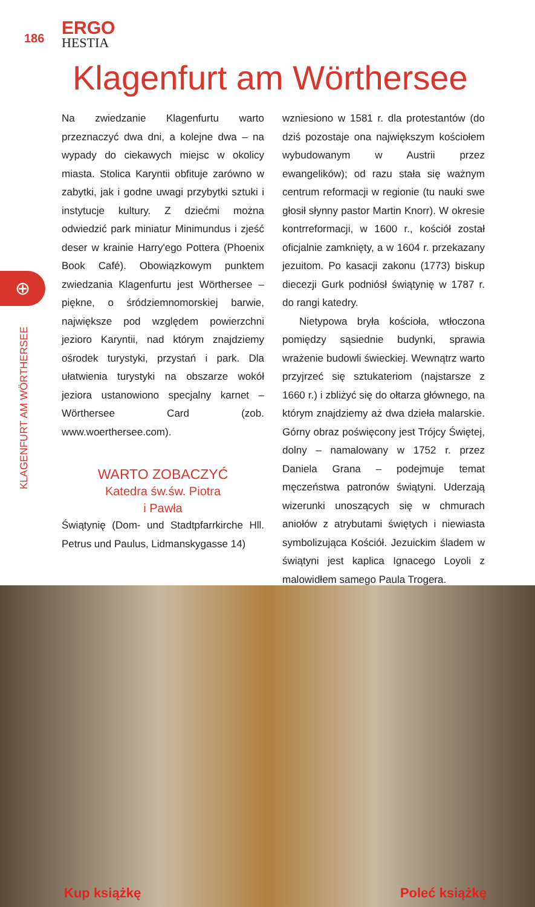186
ERGO
HESTIA
Klagenfurt am Wörthersee
⊕
KLAGENFURT AM WÖRTHERSEE
Na zwiedzanie Klagenfurtu warto przeznaczyć dwa dni, a kolejne dwa – na wypady do ciekawych miejsc w okolicy miasta. Stolica Karyntii obfituje zarówno w zabytki, jak i godne uwagi przybytki sztuki i instytucje kultury. Z dziećmi można odwiedzić park miniatur Minimundus i zjeść deser w krainie Harry'ego Pottera (Phoenix Book Café). Obowiązkowym punktem zwiedzania Klagenfurtu jest Wörthersee – piękne, o śródziemnomorskiej barwie, największe pod względem powierzchni jezioro Karyntii, nad którym znajdziemy ośrodek turystyki, przystań i park. Dla ułatwienia turystyki na obszarze wokół jeziora ustanowiono specjalny karnet – Wörthersee Card (zob. www.woerthersee.com).
WARTO ZOBACZYĆ
Katedra św.św. Piotra
i Pawła
Świątynię (Dom- und Stadtpfarrkirche Hll. Petrus und Paulus, Lidmanskygasse 14)
wzniesiono w 1581 r. dla protestantów (do dziś pozostaje ona największym kościołem wybudowanym w Austrii przez ewangelików); od razu stała się ważnym centrum reformacji w regionie (tu nauki swe głosił słynny pastor Martin Knorr). W okresie kontrreformacji, w 1600 r., kościół został oficjalnie zamknięty, a w 1604 r. przekazany jezuitom. Po kasacji zakonu (1773) biskup diecezji Gurk podniósł świątynię w 1787 r. do rangi katedry.
Nietypowa bryła kościoła, wtłoczona pomiędzy sąsiednie budynki, sprawia wrażenie budowli świeckiej. Wewnątrz warto przyjrzeć się sztukateriom (najstarsze z 1660 r.) i zbliżyć się do ołtarza głównego, na którym znajdziemy aż dwa dzieła malarskie. Górny obraz poświęcony jest Trójcy Świętej, dolny – namalowany w 1752 r. przez Daniela Grana – podejmuje temat męczeństwa patronów świątyni. Uderzają wizerunki unoszących się w chmurach aniołów z atrybutami świętych i niewiasta symbolizująca Kościół. Jezuickim śladem w świątyni jest kaplica Ignacego Loyoli z malowidłem samego Paula Trogera.
Kup książkę Poleć książkę